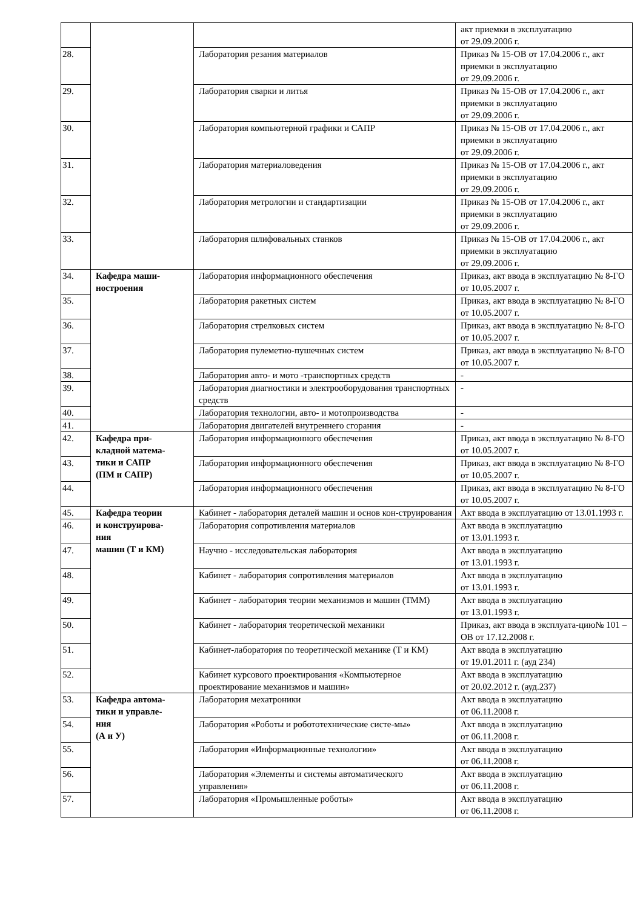| | | | акт приемки в эксплуатацию от 29.09.2006 г. |
| 28. | | Лаборатория резания материалов | Приказ № 15-ОВ от 17.04.2006 г., акт приемки в эксплуатацию от 29.09.2006 г. |
| 29. | | Лаборатория сварки и литья | Приказ № 15-ОВ от 17.04.2006 г., акт приемки в эксплуатацию от 29.09.2006 г. |
| 30. | | Лаборатория компьютерной графики и САПР | Приказ № 15-ОВ от 17.04.2006 г., акт приемки в эксплуатацию от 29.09.2006 г. |
| 31. | | Лаборатория материаловедения | Приказ № 15-ОВ от 17.04.2006 г., акт приемки в эксплуатацию от 29.09.2006 г. |
| 32. | | Лаборатория метрологии и стандартизации | Приказ № 15-ОВ от 17.04.2006 г., акт приемки в эксплуатацию от 29.09.2006 г. |
| 33. | | Лаборатория шлифовальных станков | Приказ № 15-ОВ от 17.04.2006 г., акт приемки в эксплуатацию от 29.09.2006 г. |
| 34. | Кафедра маши- ностроения | Лаборатория информационного обеспечения | Приказ, акт ввода в эксплуатацию № 8-ГО от 10.05.2007 г. |
| 35. | | Лаборатория ракетных систем | Приказ, акт ввода в эксплуатацию № 8-ГО от 10.05.2007 г. |
| 36. | | Лаборатория стрелковых систем | Приказ, акт ввода в эксплуатацию № 8-ГО от 10.05.2007 г. |
| 37. | | Лаборатория пулеметно-пушечных систем | Приказ, акт ввода в эксплуатацию № 8-ГО от 10.05.2007 г. |
| 38. | | Лаборатория авто- и мото -транспортных средств | - |
| 39. | | Лаборатория диагностики и электрооборудования транспортных средств | - |
| 40. | | Лаборатория технологии, авто- и мотопроизводства | - |
| 41. | | Лаборатория двигателей внутреннего сгорания | - |
| 42. | Кафедра при- кладной матема- тики и САПР (ПМ и САПР) | Лаборатория информационного обеспечения | Приказ, акт ввода в эксплуатацию № 8-ГО от 10.05.2007 г. |
| 43. | | Лаборатория информационного обеспечения | Приказ, акт ввода в эксплуатацию № 8-ГО от 10.05.2007 г. |
| 44. | | Лаборатория информационного обеспечения | Приказ, акт ввода в эксплуатацию № 8-ГО от 10.05.2007 г. |
| 45. | Кафедра теории и конструирова- ния машин (Т и КМ) | Кабинет - лаборатория деталей машин и основ кон-струирования | Акт ввода в эксплуатацию от 13.01.1993 г. |
| 46. | | Лаборатория сопротивления материалов | Акт ввода в эксплуатацию от 13.01.1993 г. |
| 47. | | Научно - исследовательская лаборатория | Акт ввода в эксплуатацию от 13.01.1993 г. |
| 48. | | Кабинет - лаборатория сопротивления материалов | Акт ввода в эксплуатацию от 13.01.1993 г. |
| 49. | | Кабинет - лаборатория теории механизмов и машин (ТММ) | Акт ввода в эксплуатацию от 13.01.1993 г. |
| 50. | | Кабинет - лаборатория теоретической механики | Приказ, акт ввода в эксплуата-цию№ 101 – ОВ от 17.12.2008 г. |
| 51. | | Кабинет-лаборатория по теоретической механике (Т и КМ) | Акт ввода в эксплуатацию от 19.01.2011 г. (ауд 234) |
| 52. | | Кабинет курсового проектирования «Компьютерное проектирование механизмов и машин» | Акт ввода в эксплуатацию от 20.02.2012 г. (ауд.237) |
| 53. | Кафедра автома- тики и управле- ния (А и У) | Лаборатория мехатроники | Акт ввода в эксплуатацию от 06.11.2008 г. |
| 54. | | Лаборатория «Роботы и робототехнические систе-мы» | Акт ввода в эксплуатацию от 06.11.2008 г. |
| 55. | | Лаборатория «Информационные технологии» | Акт ввода в эксплуатацию от 06.11.2008 г. |
| 56. | | Лаборатория «Элементы и системы автоматического управления» | Акт ввода в эксплуатацию от 06.11.2008 г. |
| 57. | | Лаборатория «Промышленные роботы» | Акт ввода в эксплуатацию от 06.11.2008 г. |